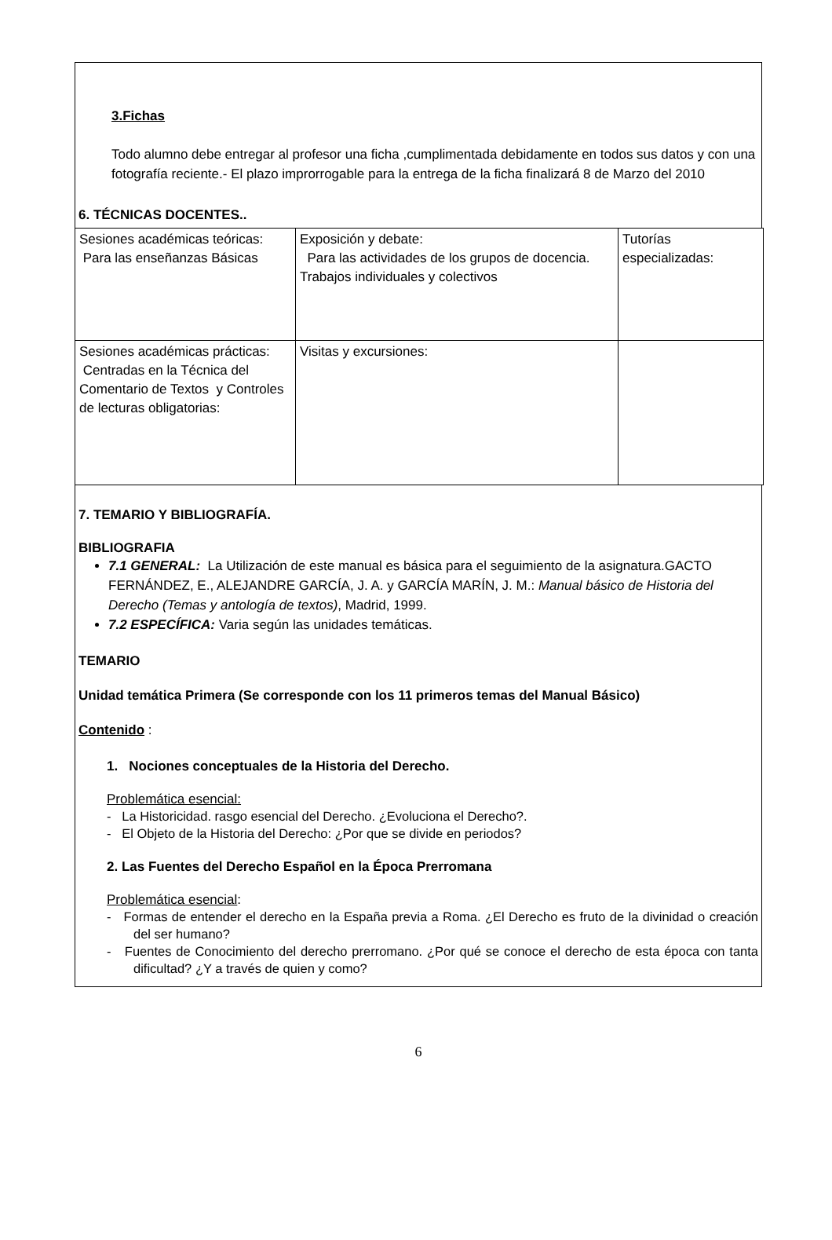3.Fichas
Todo alumno debe entregar al profesor una ficha ,cumplimentada debidamente en todos sus datos y con una fotografía reciente.- El plazo improrrogable para la entrega de la ficha finalizará 8 de Marzo del 2010
6. TÉCNICAS DOCENTES..
| Sesiones académicas teóricas: Para las enseñanzas Básicas | Exposición y debate: Para las actividades de los grupos de docencia. Trabajos individuales y colectivos | Tutorías especializadas: |
| Sesiones académicas prácticas: Centradas en la Técnica del Comentario de Textos y Controles de lecturas obligatorias: | Visitas y excursiones: | |
7. TEMARIO Y BIBLIOGRAFÍA.
BIBLIOGRAFIA
7.1 GENERAL: La Utilización de este manual es básica para el seguimiento de la asignatura.GACTO FERNÁNDEZ, E., ALEJANDRE GARCÍA, J. A. y GARCÍA MARÍN, J. M.: Manual básico de Historia del Derecho (Temas y antología de textos), Madrid, 1999.
7.2 ESPECÍFICA: Varia según las unidades temáticas.
TEMARIO
Unidad temática Primera (Se corresponde con los 11 primeros temas del Manual Básico)
Contenido :
1. Nociones conceptuales de la Historia del Derecho.
Problemática esencial:
- La Historicidad. rasgo esencial del Derecho. ¿Evoluciona el Derecho?.
- El Objeto de la Historia del Derecho: ¿Por que se divide en periodos?
2. Las Fuentes del Derecho Español en la Época Prerromana
Problemática esencial:
- Formas de entender el derecho en la España previa a Roma. ¿El Derecho es fruto de la divinidad o creación del ser humano?
- Fuentes de Conocimiento del derecho prerromano. ¿Por qué se conoce el derecho de esta época con tanta dificultad? ¿Y a través de quien y como?
6